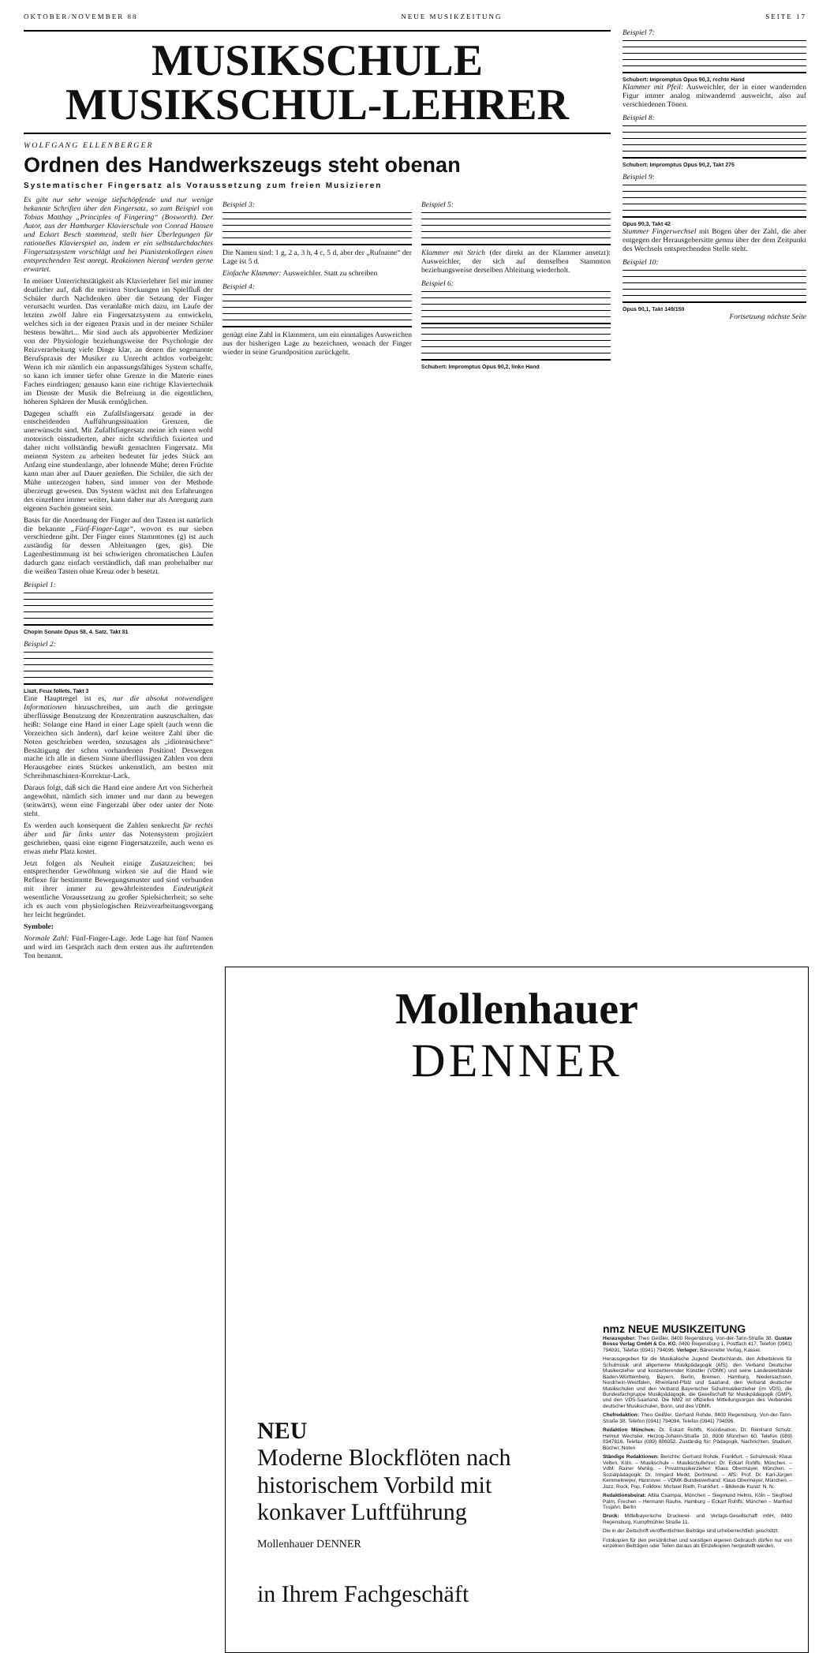OKTOBER/NOVEMBER 88 NEUE MUSIKZEITUNG SEITE 17
MUSIKSCHULE
MUSIKSCHUL-LEHRER
WOLFGANG ELLENBERGER
Ordnen des Handwerkszeugs steht obenan
Systematischer Fingersatz als Voraussetzung zum freien Musizieren
Es gibt nur sehr wenige tiefschöpfende und nur wenige bekannte Schriften über den Fingersatz, so zum Beispiel von Tobias Matthay „Principles of Fingering“ (Bosworth). Der Autor, aus der Hamburger Klavierschule von Conrad Hansen und Eckart Besch stammend, stellt hier Überlegungen für rationelles Klavierspiel an, indem er ein selbstdurchdachtes Fingersatzsystem vorschlägt und bei Pianistenkollegen einen entsprechenden Test anregt. Reaktionen hierauf werden gerne erwartet.
In meiner Unterrichtstätigkeit als Klavierlehrer fiel mir immer deutlicher auf, daß die meisten Stockungen im Spielfluß der Schüler durch Nachdenken über die Setzung der Finger verursacht wurden. Das veranlaßte mich dazu, im Laufe der letzten zwölf Jahre ein Fingersatzsystem zu entwickeln, welches sich in der eigenen Praxis und in der meiner Schüler bestens bewährt... Mir sind auch als approbierter Mediziner von der Physiologie beziehungsweise der Psychologie der Reizverarbeitung viele Dinge klar, an denen die sogenannte Berufspraxis der Musiker zu Unrecht achtlos vorbeigeht: Wenn ich mir nämlich ein anpassungsfähiges System schaffe, so kann ich immer tiefer ohne Grenze in die Materie eines Faches eindringen; genauso kann eine richtige Klaviertechnik im Dienste der Musik die Befreiung in die eigentlichen, höheren Sphären der Musik ermöglichen.
Dagegen schafft ein Zufallsfingersatz gerade in der entscheidenden Aufführungssituation Grenzen, die unerwünscht sind. Mit Zufallsfingersatz meine ich einen wohl motorisch einstudierten, aber nicht schriftlich fixierten und daher nicht vollständig bewußt gemachten Fingersatz. Mit meinem System zu arbeiten bedeutet für jedes Stück am Anfang eine stundenlange, aber lohnende Mühe; deren Früchte kann man aber auf Dauer genießen. Die Schüler, die sich der Mühe unterzogen haben, sind immer von der Methode überzeugt gewesen. Das System wächst mit den Erfahrungen des einzelnen immer weiter, kann daher nur als Anregung zum eigenen Suchen gemeint sein.
Basis für die Anordnung der Finger auf den Tasten ist natürlich die bekannte „Fünf-Finger-Lage“, wovon es nur sieben verschiedene gibt. Der Finger eines Stammtones (g) ist auch zuständig für dessen Ableitungen (ges, gis). Die Lagenbestimmung ist bei schwierigen chromatischen Läufen dadurch ganz einfach verständlich, daß man probehalber nur die weißen Tasten ohne Kreuz oder b besetzt.
Beispiel 1:
Chopin Sonate Opus 58, 4. Satz, Takt 81
Beispiel 2:
Liszt, Feux follets, Takt 3
Eine Hauptregel ist es, nur die absolut notwendigen Informationen hinzuschreiben, um auch die geringste überflüssige Benutzung der Konzentration auszuschalten, das heißt: Solange eine Hand in einer Lage spielt (auch wenn die Vorzeichen sich ändern), darf keine weitere Zahl über die Noten geschrieben werden, sozusagen als „idiotensichere“ Bestätigung der schon vorhandenen Position! Deswegen mache ich alle in diesem Sinne überflüssigen Zahlen von dem Herausgeber eines Stückes unkenntlich, am besten mit Schreibmaschinen-Korrektur-Lack.
Daraus folgt, daß sich die Hand eine andere Art von Sicherheit angewöhnt, nämlich sich immer und nur dann zu bewegen (seitwärts), wenn eine Fingerzahl über oder unter der Note steht.
Es werden auch konsequent die Zahlen senkrecht für rechts über und für links unter das Notensystem projiziert geschrieben, quasi eine eigene Fingersatzzeile, auch wenn es etwas mehr Platz kostet.
Jetzt folgen als Neuheit einige Zusatzzeichen; bei entsprechender Gewöhnung wirken sie auf die Hand wie Reflexe für bestimmte Bewegungsmuster und sind verbunden mit ihrer immer zu gewährleistenden Eindeutigkeit wesentliche Voraussetzung zu großer Spielsicherheit; so sehe ich es auch vom physiologischen Reizverarbeitungsvorgang her leicht begründet.
Symbole:
Normale Zahl: Fünf-Finger-Lage. Jede Lage hat fünf Namen und wird im Gespräch nach dem ersten aus ihr auftretenden Ton benannt.
Beispiel 3:
Die Namen sind: 1 g, 2 a, 3 h, 4 c, 5 d, aber der „Rufname“ der Lage ist 5 d.
Einfache Klammer: Ausweichler. Statt zu schreiben
Beispiel 4:
genügt eine Zahl in Klammern, um ein einmaliges Ausweichen aus der bisherigen Lage zu bezeichnen, wonach der Finger wieder in seine Grundposition zurückgeht.
Beispiel 5:
Klammer mit Strich (der direkt an der Klammer ansetzt): Ausweichler, der sich auf demselben Stammton beziehungsweise derselben Ableitung wiederholt.
Beispiel 6:
Schubert: Impromptus Opus 90,2, linke Hand
Beispiel 7:
Schubert: Impromptus Opus 90,3, rechte Hand
Klammer mit Pfeil: Ausweichler, der in einer wandernden Figur immer analog mitwandernd ausweicht, also auf verschiedenen Tönen.
Beispiel 8:
Schubert: Impromptus Opus 90,2, Takt 275
Beispiel 9:
Opus 90,3, Takt 42
Stummer Fingerwechsel mit Bogen über der Zahl, die aber entgegen der Herausgebersitte genau über der dem Zeitpunkt des Wechsels entsprechenden Stelle steht.
Beispiel 10:
Opus 90,1, Takt 149/150
Fortsetzung nächste Seite
Mollenhauer
DENNER
NEU
Moderne Blockflöten nach historischem Vorbild mit konkaver Luftführung
Mollenhauer DENNER
in Ihrem Fachgeschäft
nmz NEUE MUSIKZEITUNG
Herausgeber: Theo Geißler, 8400 Regensburg, Von-der-Tann-Straße 38. Gustav Bosse Verlag GmbH & Co. KG, 8400 Regensburg 1, Postfach 417, Telefon (0941) 794091, Telefax (0941) 794096. Verleger: Bärenreiter Verlag, Kassel.
Herausgegeben für die Musikalische Jugend Deutschlands, den Arbeitskreis für Schulmusik und allgemeine Musikpädagogik (AfS), den Verband Deutscher Musikerzieher und konzertierender Künstler (VDMK) und seine Landesverbände Baden-Württemberg, Bayern, Berlin, Bremen, Hamburg, Niedersachsen, Nordrhein-Westfalen, Rheinland-Pfalz und Saarland, den Verband deutscher Musikschulen und den Verband Bayerischer Schulmusikerzieher (im VDS), die Bundesfachgruppe Musikpädagogik, die Gesellschaft für Musikpädagogik (GMP), und den VDS-Saarland. Die NMZ ist offizielles Mitteilungsorgan des Verbandes deutscher Musikschulen, Bonn, und des VDMK.
Chefredaktion: Theo Geißler, Gerhard Rohde, 8400 Regensburg, Von-der-Tann-Straße 38, Telefon (0941) 794094, Telefax (0941) 794096.
Redaktion München: Dr. Eckart Rohlfs, Koordination; Dr. Reinhard Schulz, Helmut Wechsler, Herzog-Johann-Straße 10, 8000 München 60, Telefon (089) 8347616, Telefax (089) 886052. Zuständig für: Pädagogik, Nachrichten, Studium, Bücher, Noten
Ständige Redaktionen: Berichte: Gerhard Rohde, Frankfurt. – Schulmusik: Klaus Velten, Köln. – Musikschule – Musikschullehrer: Dr. Eckart Rohlfs, München. – VdM: Rainer Mehlig. – Privatmusikerzieher: Klaus Obermayer, München. – Sozialpädagogik: Dr. Irmgard Merkt, Dortmund. – AfS: Prof. Dr. Karl-Jürgen Kemmelmeyer, Hannover. – VDMK-Bundesverband: Klaus Obermayer, München. – Jazz, Rock, Pop, Folklore: Michael Rieth, Frankfurt. – Bildende Kunst: N. N.
Redaktionsbeirat: Attila Csampai, München – Siegmund Helms, Köln – Siegfried Palm, Frechen – Hermann Rauhe, Hamburg – Eckart Rohlfs, München – Manfred Trojahn, Berlin
Druck: Mittelbayerische Druckerei- und Verlags-Gesellschaft mbH, 8400 Regensburg, Kumpfmühler Straße 11.
Die in der Zeitschrift veröffentlichten Beiträge sind urheberrechtlich geschützt.
Fotokopien für den persönlichen und sonstigen eigenen Gebrauch dürfen nur von einzelnen Beiträgen oder Teilen daraus als Einzelkopien hergestellt werden.